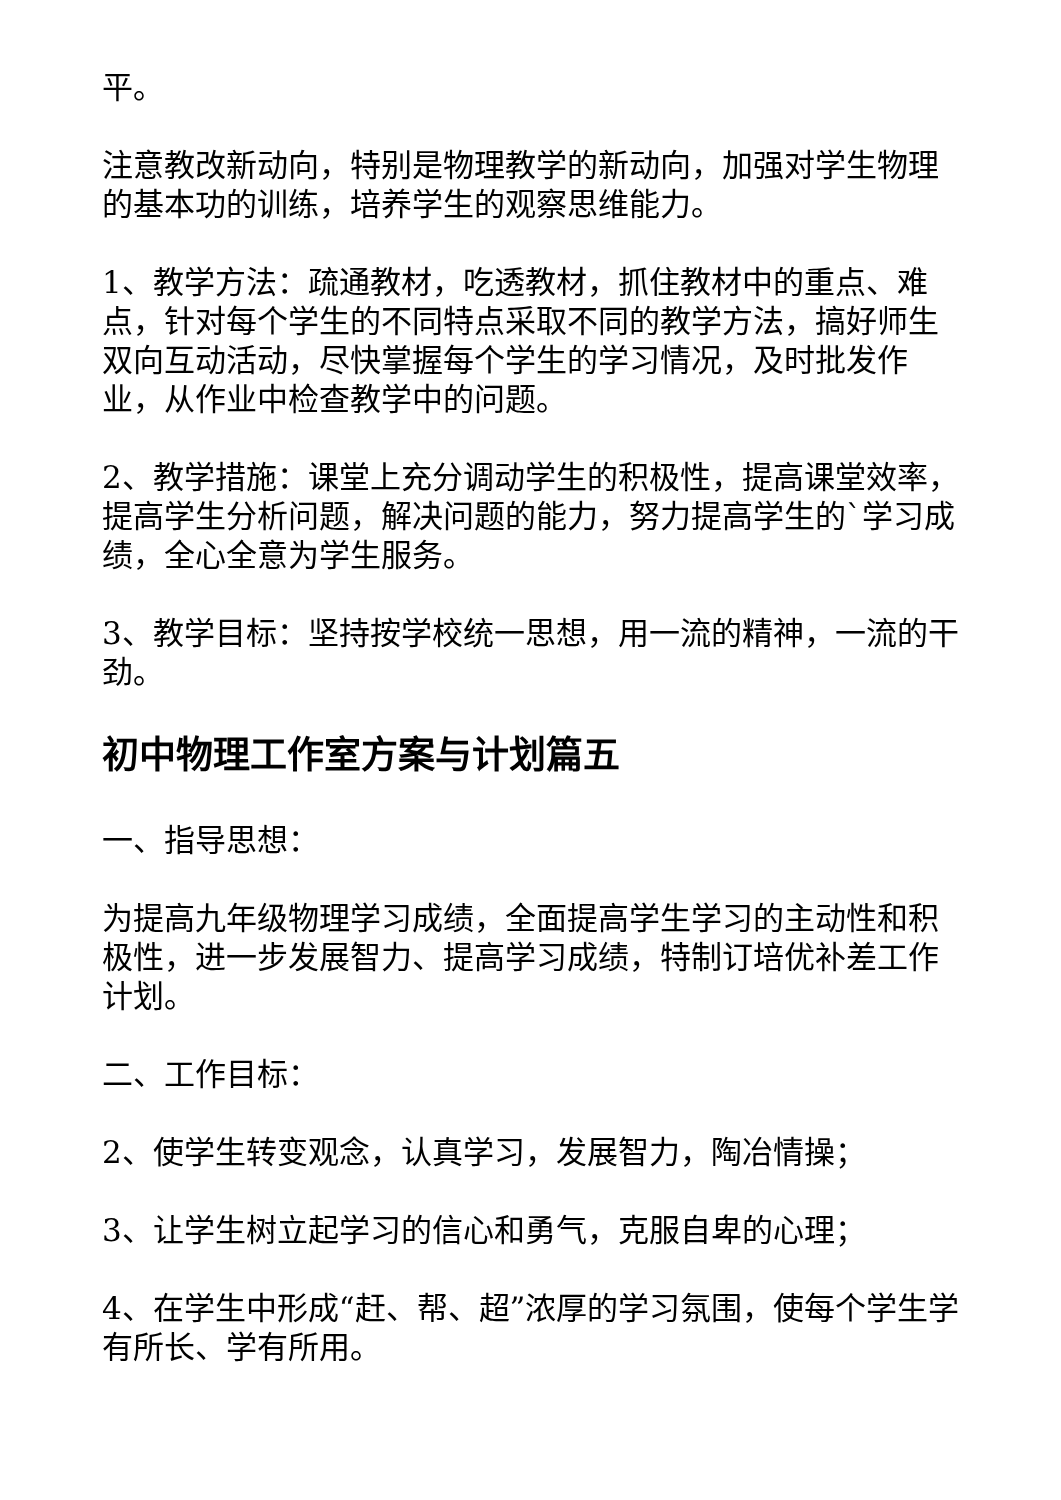平。
注意教改新动向，特别是物理教学的新动向，加强对学生物理的基本功的训练，培养学生的观察思维能力。
1、教学方法：疏通教材，吃透教材，抓住教材中的重点、难点，针对每个学生的不同特点采取不同的教学方法，搞好师生双向互动活动，尽快掌握每个学生的学习情况，及时批发作业，从作业中检查教学中的问题。
2、教学措施：课堂上充分调动学生的积极性，提高课堂效率，提高学生分析问题，解决问题的能力，努力提高学生的`学习成绩，全心全意为学生服务。
3、教学目标：坚持按学校统一思想，用一流的精神，一流的干劲。
初中物理工作室方案与计划篇五
一、指导思想：
为提高九年级物理学习成绩，全面提高学生学习的主动性和积极性，进一步发展智力、提高学习成绩，特制订培优补差工作计划。
二、工作目标：
2、使学生转变观念，认真学习，发展智力，陶冶情操；
3、让学生树立起学习的信心和勇气，克服自卑的心理；
4、在学生中形成“赶、帮、超”浓厚的学习氛围，使每个学生学有所长、学有所用。